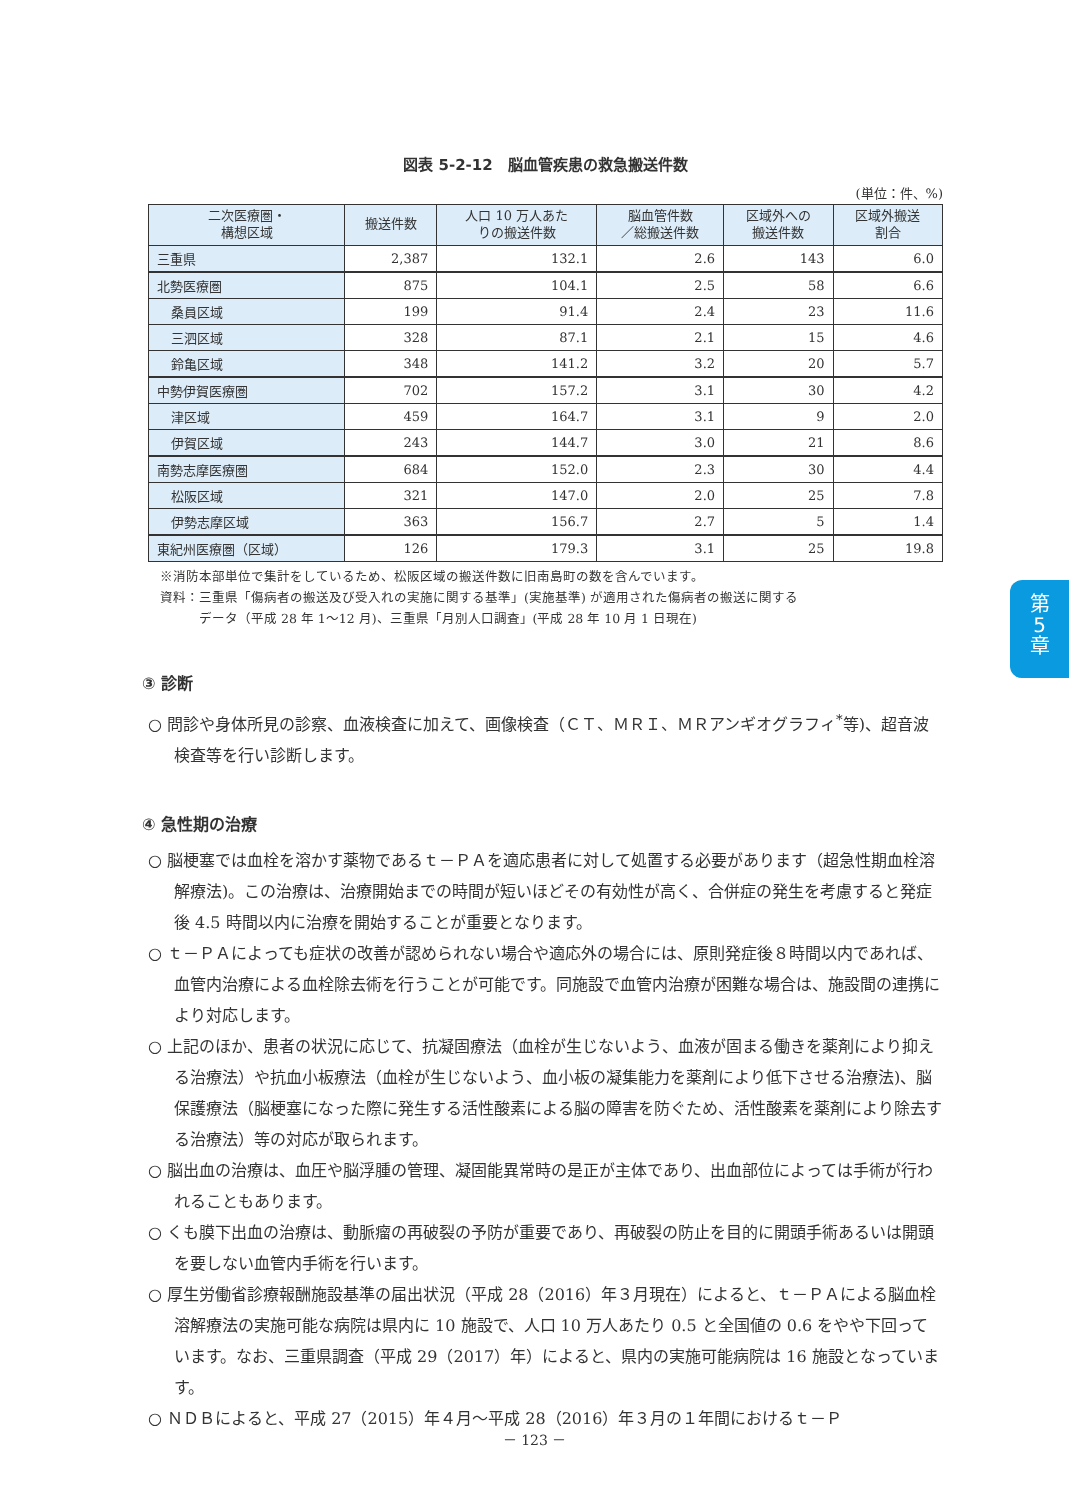第
5
章
図表 5-2-12　脳血管疾患の救急搬送件数
(単位：件、%)
| 二次医療圏・ 構想区域 | 搬送件数 | 人口 10 万人あた りの搬送件数 | 脳血管件数 ／総搬送件数 | 区域外への 搬送件数 | 区域外搬送 割合 |
| --- | --- | --- | --- | --- | --- |
| 三重県 | 2,387 | 132.1 | 2.6 | 143 | 6.0 |
| 北勢医療圏 | 875 | 104.1 | 2.5 | 58 | 6.6 |
| 桑員区域 | 199 | 91.4 | 2.4 | 23 | 11.6 |
| 三泗区域 | 328 | 87.1 | 2.1 | 15 | 4.6 |
| 鈴亀区域 | 348 | 141.2 | 3.2 | 20 | 5.7 |
| 中勢伊賀医療圏 | 702 | 157.2 | 3.1 | 30 | 4.2 |
| 津区域 | 459 | 164.7 | 3.1 | 9 | 2.0 |
| 伊賀区域 | 243 | 144.7 | 3.0 | 21 | 8.6 |
| 南勢志摩医療圏 | 684 | 152.0 | 2.3 | 30 | 4.4 |
| 松阪区域 | 321 | 147.0 | 2.0 | 25 | 7.8 |
| 伊勢志摩区域 | 363 | 156.7 | 2.7 | 5 | 1.4 |
| 東紀州医療圏（区域） | 126 | 179.3 | 3.1 | 25 | 19.8 |
※消防本部単位で集計をしているため、松阪区域の搬送件数に旧南島町の数を含んでいます。
資料：三重県「傷病者の搬送及び受入れの実施に関する基準」(実施基準) が適用された傷病者の搬送に関する
　　　データ（平成 28 年 1～12 月)、三重県「月別人口調査」(平成 28 年 10 月 1 日現在)
③ 診断
○ 問診や身体所見の診察、血液検査に加えて、画像検査（ＣＴ、ＭＲＩ、ＭＲアンギオグラフィ<sup>*</sup>等)、超音波検査等を行い診断します。
④ 急性期の治療
○ 脳梗塞では血栓を溶かす薬物であるｔ－ＰＡを適応患者に対して処置する必要があります（超急性期血栓溶解療法)。この治療は、治療開始までの時間が短いほどその有効性が高く、合併症の発生を考慮すると発症後 4.5 時間以内に治療を開始することが重要となります。
○ ｔ－ＰＡによっても症状の改善が認められない場合や適応外の場合には、原則発症後８時間以内であれば、血管内治療による血栓除去術を行うことが可能です。同施設で血管内治療が困難な場合は、施設間の連携により対応します。
○ 上記のほか、患者の状況に応じて、抗凝固療法（血栓が生じないよう、血液が固まる働きを薬剤により抑える治療法）や抗血小板療法（血栓が生じないよう、血小板の凝集能力を薬剤により低下させる治療法)、脳保護療法（脳梗塞になった際に発生する活性酸素による脳の障害を防ぐため、活性酸素を薬剤により除去する治療法）等の対応が取られます。
○ 脳出血の治療は、血圧や脳浮腫の管理、凝固能異常時の是正が主体であり、出血部位によっては手術が行われることもあります。
○ くも膜下出血の治療は、動脈瘤の再破裂の予防が重要であり、再破裂の防止を目的に開頭手術あるいは開頭を要しない血管内手術を行います。
○ 厚生労働省診療報酬施設基準の届出状況（平成 28（2016）年３月現在）によると、ｔ－ＰＡによる脳血栓溶解療法の実施可能な病院は県内に 10 施設で、人口 10 万人あたり 0.5 と全国値の 0.6 をやや下回っています。なお、三重県調査（平成 29（2017）年）によると、県内の実施可能病院は 16 施設となっています。
○ ＮＤＢによると、平成 27（2015）年４月～平成 28（2016）年３月の１年間におけるｔ－Ｐ
－ 123 －